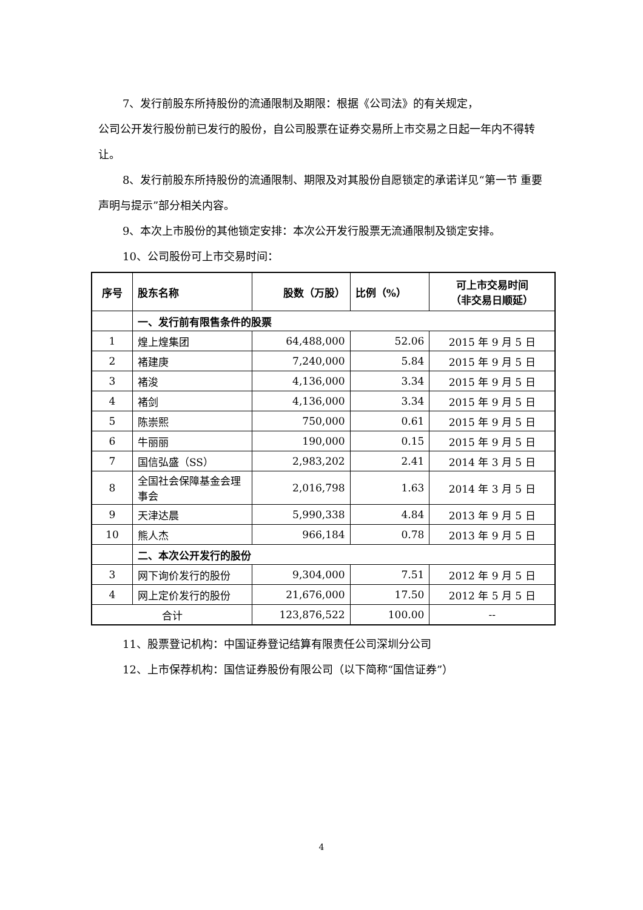7、发行前股东所持股份的流通限制及期限：根据《公司法》的有关规定，
公司公开发行股份前已发行的股份，自公司股票在证券交易所上市交易之日起一年内不得转让。
8、发行前股东所持股份的流通限制、期限及对其股份自愿锁定的承诺详见“第一节 重要声明与提示”部分相关内容。
9、本次上市股份的其他锁定安排：本次公开发行股票无流通限制及锁定安排。
10、公司股份可上市交易时间：
| 序号 | 股东名称 | 股数（万股） | 比例（%） | 可上市交易时间 （非交易日顺延） |
| --- | --- | --- | --- | --- |
| | 一、发行前有限售条件的股票 | | | |
| 1 | 煌上煌集团 | 64,488,000 | 52.06 | 2015 年 9 月 5 日 |
| 2 | 褚建庚 | 7,240,000 | 5.84 | 2015 年 9 月 5 日 |
| 3 | 褚浚 | 4,136,000 | 3.34 | 2015 年 9 月 5 日 |
| 4 | 褚剑 | 4,136,000 | 3.34 | 2015 年 9 月 5 日 |
| 5 | 陈崇熙 | 750,000 | 0.61 | 2015 年 9 月 5 日 |
| 6 | 牛丽丽 | 190,000 | 0.15 | 2015 年 9 月 5 日 |
| 7 | 国信弘盛（SS） | 2,983,202 | 2.41 | 2014 年 3 月 5 日 |
| 8 | 全国社会保障基金会理事会 | 2,016,798 | 1.63 | 2014 年 3 月 5 日 |
| 9 | 天津达晨 | 5,990,338 | 4.84 | 2013 年 9 月 5 日 |
| 10 | 熊人杰 | 966,184 | 0.78 | 2013 年 9 月 5 日 |
| | 二、本次公开发行的股份 | | | |
| 3 | 网下询价发行的股份 | 9,304,000 | 7.51 | 2012 年 9 月 5 日 |
| 4 | 网上定价发行的股份 | 21,676,000 | 17.50 | 2012 年 5 月 5 日 |
| 合计 | | 123,876,522 | 100.00 | -- |
11、股票登记机构：中国证券登记结算有限责任公司深圳分公司
12、上市保荐机构：国信证券股份有限公司（以下简称“国信证券”）
4